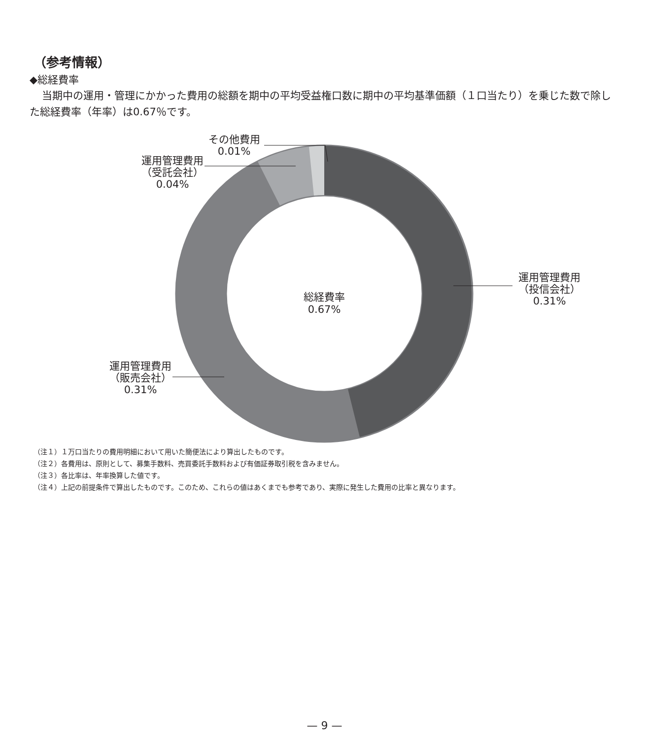（参考情報）
◆総経費率
当期中の運用・管理にかかった費用の総額を期中の平均受益権口数に期中の平均基準価額（１口当たり）を乗じた数で除した総経費率（年率）は0.67％です。
総経費率
0.67%
運用管理費用
（投信会社）
0.31%
運用管理費用
（販売会社）
0.31%
運用管理費用
（受託会社）
0.04%
その他費用
0.01%
（注１）１万口当たりの費用明細において用いた簡便法により算出したものです。
（注２）各費用は、原則として、募集手数料、売買委託手数料および有価証券取引税を含みません。
（注３）各比率は、年率換算した値です。
（注４）上記の前提条件で算出したものです。このため、これらの値はあくまでも参考であり、実際に発生した費用の比率と異なります。
— 9 —